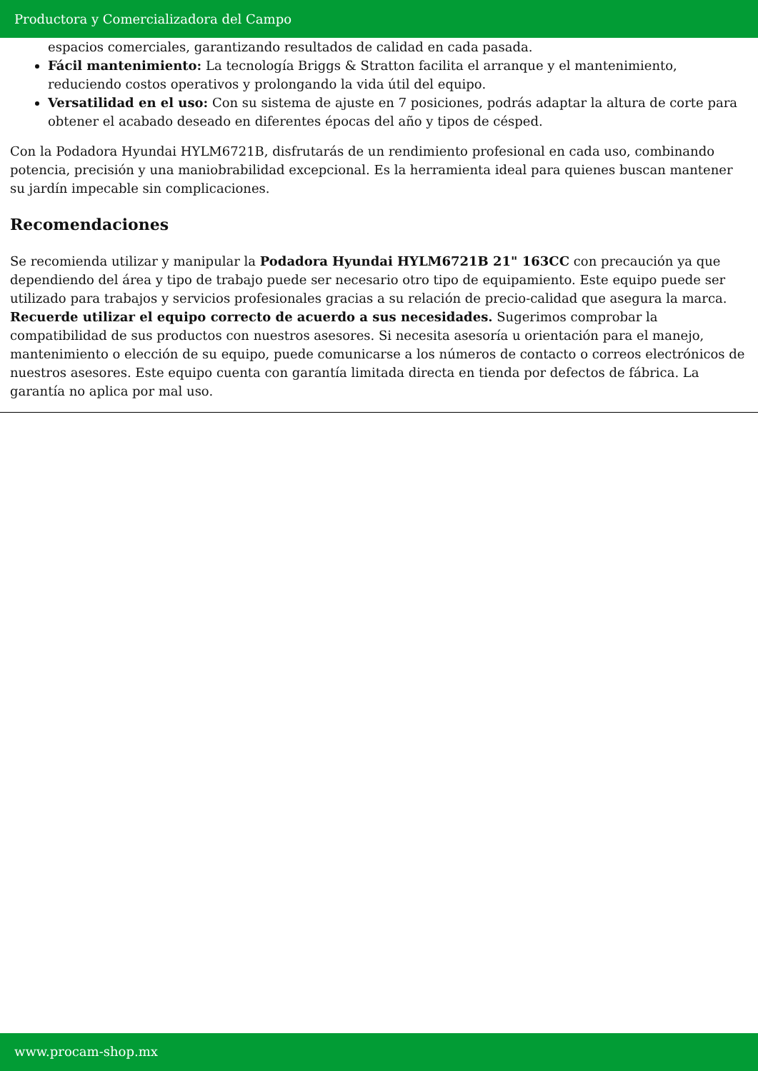Productora y Comercializadora del Campo
espacios comerciales, garantizando resultados de calidad en cada pasada.
Fácil mantenimiento: La tecnología Briggs & Stratton facilita el arranque y el mantenimiento, reduciendo costos operativos y prolongando la vida útil del equipo.
Versatilidad en el uso: Con su sistema de ajuste en 7 posiciones, podrás adaptar la altura de corte para obtener el acabado deseado en diferentes épocas del año y tipos de césped.
Con la Podadora Hyundai HYLM6721B, disfrutarás de un rendimiento profesional en cada uso, combinando potencia, precisión y una maniobrabilidad excepcional. Es la herramienta ideal para quienes buscan mantener su jardín impecable sin complicaciones.
Recomendaciones
Se recomienda utilizar y manipular la Podadora Hyundai HYLM6721B 21" 163CC con precaución ya que dependiendo del área y tipo de trabajo puede ser necesario otro tipo de equipamiento. Este equipo puede ser utilizado para trabajos y servicios profesionales gracias a su relación de precio-calidad que asegura la marca. Recuerde utilizar el equipo correcto de acuerdo a sus necesidades. Sugerimos comprobar la compatibilidad de sus productos con nuestros asesores. Si necesita asesoría u orientación para el manejo, mantenimiento o elección de su equipo, puede comunicarse a los números de contacto o correos electrónicos de nuestros asesores. Este equipo cuenta con garantía limitada directa en tienda por defectos de fábrica. La garantía no aplica por mal uso.
www.procam-shop.mx